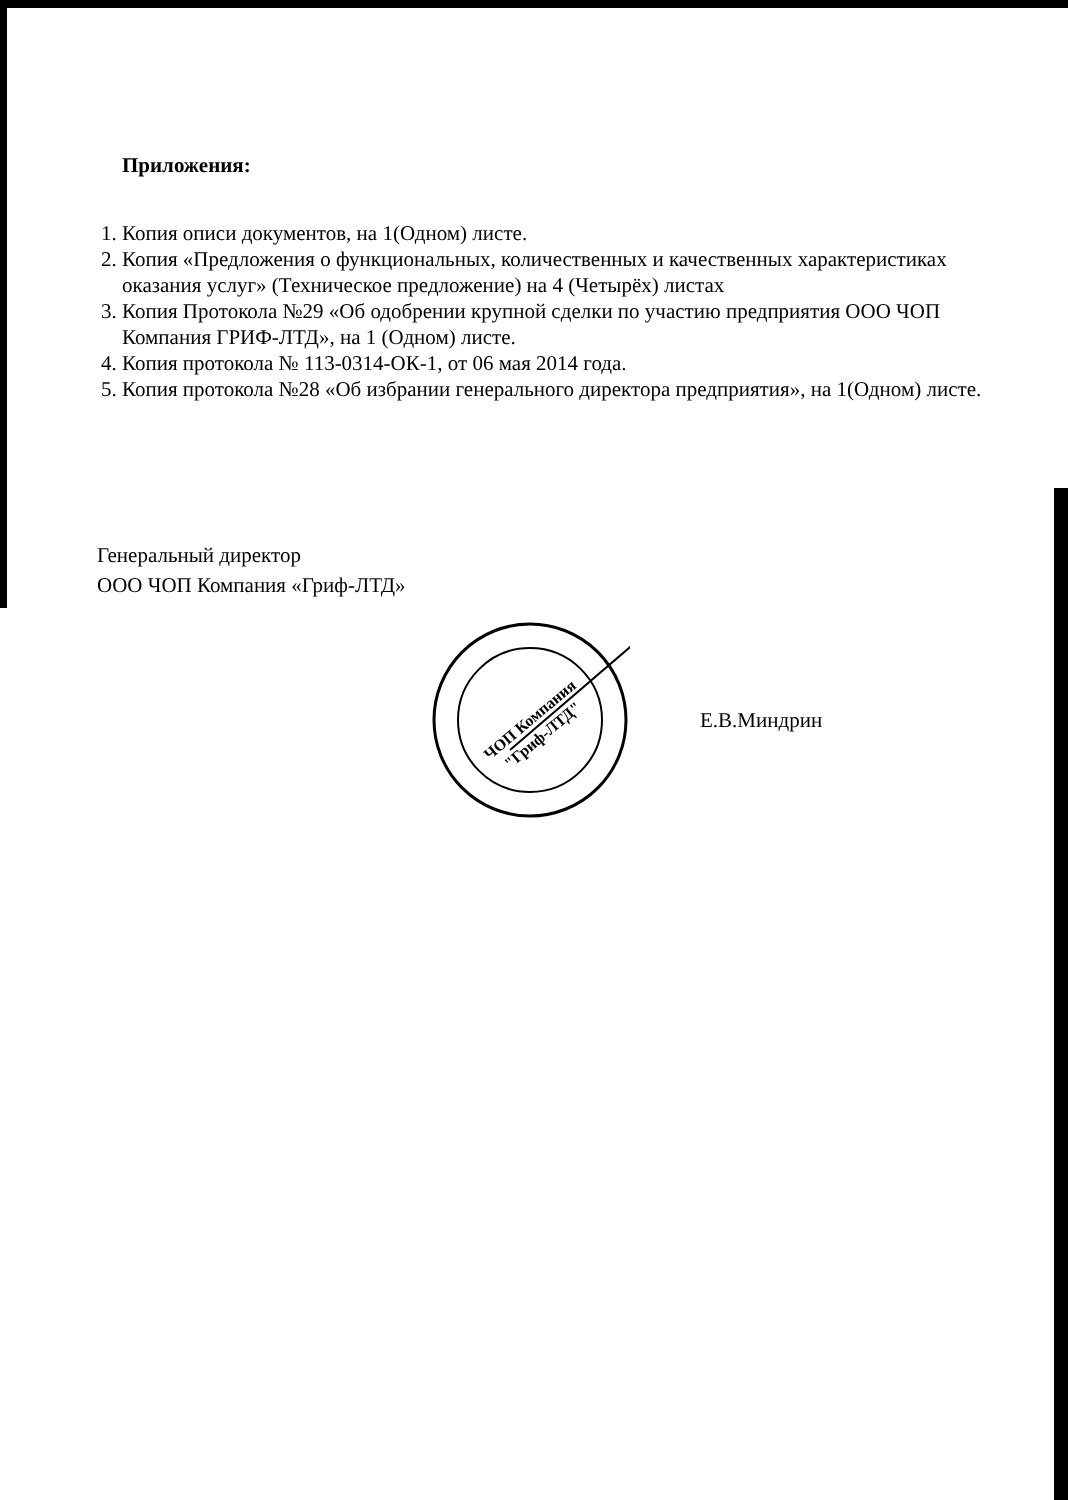Приложения:
1. Копия описи документов, на 1(Одном) листе.
2. Копия «Предложения о функциональных, количественных и качественных характеристиках оказания услуг» (Техническое предложение) на 4 (Четырёх) листах
3. Копия Протокола №29 «Об одобрении крупной сделки по участию предприятия ООО ЧОП Компания ГРИФ-ЛТД», на 1 (Одном) листе.
4. Копия протокола № 113-0314-ОК-1, от 06 мая 2014 года.
5. Копия протокола №28 «Об избрании генерального директора предприятия», на 1(Одном) листе.
Генеральный директор
ООО ЧОП Компания «Гриф-ЛТД»
ЧОП Компания
"Гриф-ЛТД"
Е.В.Миндрин